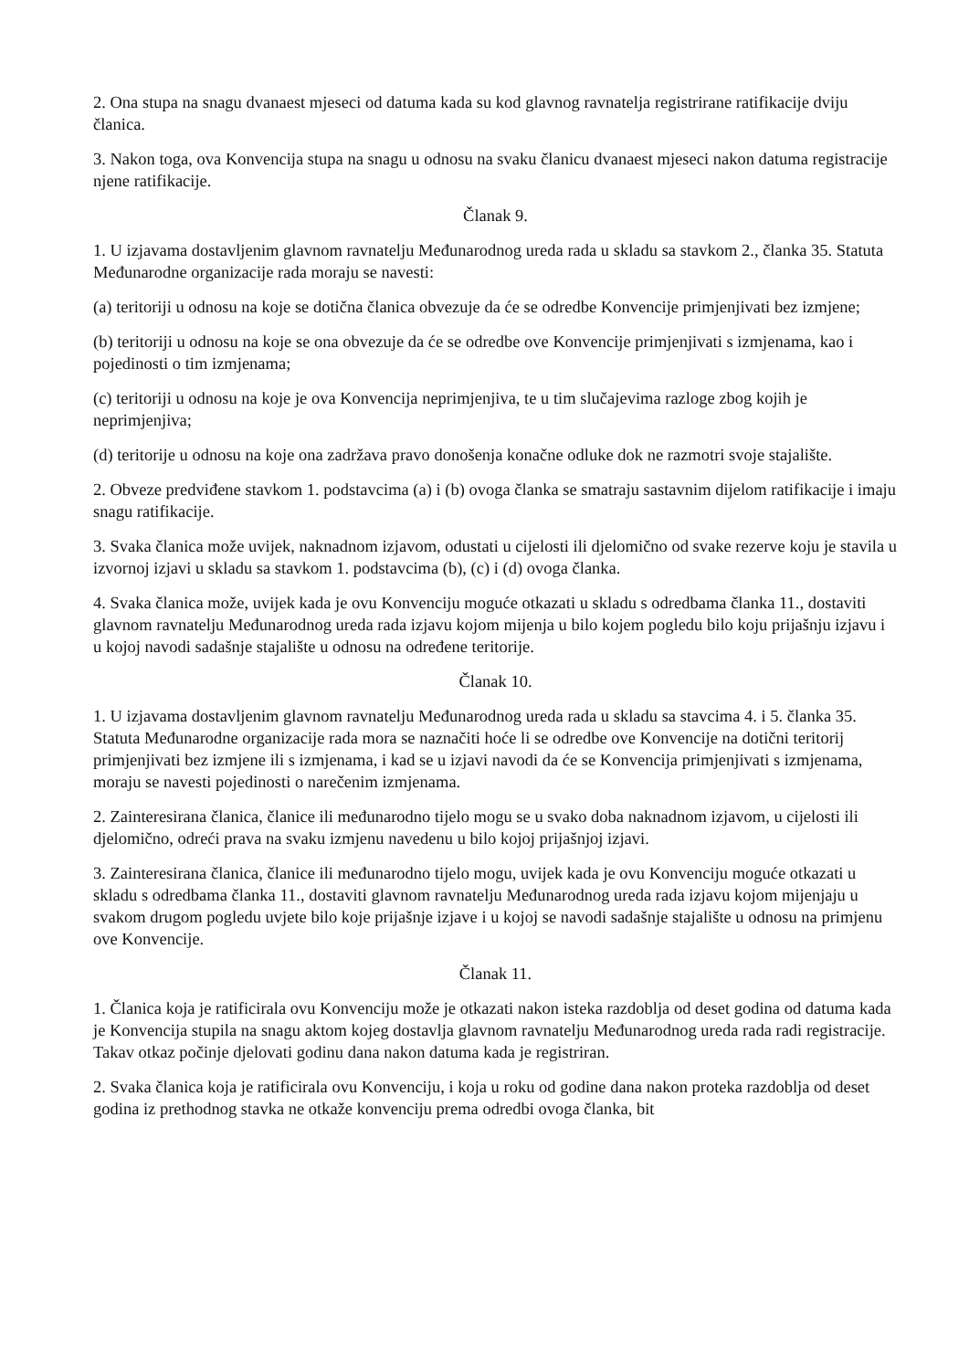2. Ona stupa na snagu dvanaest mjeseci od datuma kada su kod glavnog ravnatelja registrirane ratifikacije dviju članica.
3. Nakon toga, ova Konvencija stupa na snagu u odnosu na svaku članicu dvanaest mjeseci nakon datuma registracije njene ratifikacije.
Članak 9.
1. U izjavama dostavljenim glavnom ravnatelju Međunarodnog ureda rada u skladu sa stavkom 2., članka 35. Statuta Međunarodne organizacije rada moraju se navesti:
(a) teritoriji u odnosu na koje se dotična članica obvezuje da će se odredbe Konvencije primjenjivati bez izmjene;
(b) teritoriji u odnosu na koje se ona obvezuje da će se odredbe ove Konvencije primjenjivati s izmjenama, kao i pojedinosti o tim izmjenama;
(c) teritoriji u odnosu na koje je ova Konvencija neprimjenjiva, te u tim slučajevima razloge zbog kojih je neprimjenjiva;
(d) teritorije u odnosu na koje ona zadržava pravo donošenja konačne odluke dok ne razmotri svoje stajalište.
2. Obveze predviđene stavkom 1. podstavcima (a) i (b) ovoga članka se smatraju sastavnim dijelom ratifikacije i imaju snagu ratifikacije.
3. Svaka članica može uvijek, naknadnom izjavom, odustati u cijelosti ili djelomično od svake rezerve koju je stavila u izvornoj izjavi u skladu sa stavkom 1. podstavcima (b), (c) i (d) ovoga članka.
4. Svaka članica može, uvijek kada je ovu Konvenciju moguće otkazati u skladu s odredbama članka 11., dostaviti glavnom ravnatelju Međunarodnog ureda rada izjavu kojom mijenja u bilo kojem pogledu bilo koju prijašnju izjavu i u kojoj navodi sadašnje stajalište u odnosu na određene teritorije.
Članak 10.
1. U izjavama dostavljenim glavnom ravnatelju Međunarodnog ureda rada u skladu sa stavcima 4. i 5. članka 35. Statuta Međunarodne organizacije rada mora se naznačiti hoće li se odredbe ove Konvencije na dotični teritorij primjenjivati bez izmjene ili s izmjenama, i kad se u izjavi navodi da će se Konvencija primjenjivati s izmjenama, moraju se navesti pojedinosti o narečenim izmjenama.
2. Zainteresirana članica, članice ili međunarodno tijelo mogu se u svako doba naknadnom izjavom, u cijelosti ili djelomično, odreći prava na svaku izmjenu navedenu u bilo kojoj prijašnjoj izjavi.
3. Zainteresirana članica, članice ili međunarodno tijelo mogu, uvijek kada je ovu Konvenciju moguće otkazati u skladu s odredbama članka 11., dostaviti glavnom ravnatelju Međunarodnog ureda rada izjavu kojom mijenjaju u svakom drugom pogledu uvjete bilo koje prijašnje izjave i u kojoj se navodi sadašnje stajalište u odnosu na primjenu ove Konvencije.
Članak 11.
1. Članica koja je ratificirala ovu Konvenciju može je otkazati nakon isteka razdoblja od deset godina od datuma kada je Konvencija stupila na snagu aktom kojeg dostavlja glavnom ravnatelju Međunarodnog ureda rada radi registracije. Takav otkaz počinje djelovati godinu dana nakon datuma kada je registriran.
2. Svaka članica koja je ratificirala ovu Konvenciju, i koja u roku od godine dana nakon proteka razdoblja od deset godina iz prethodnog stavka ne otkaže konvenciju prema odredbi ovoga članka, bit